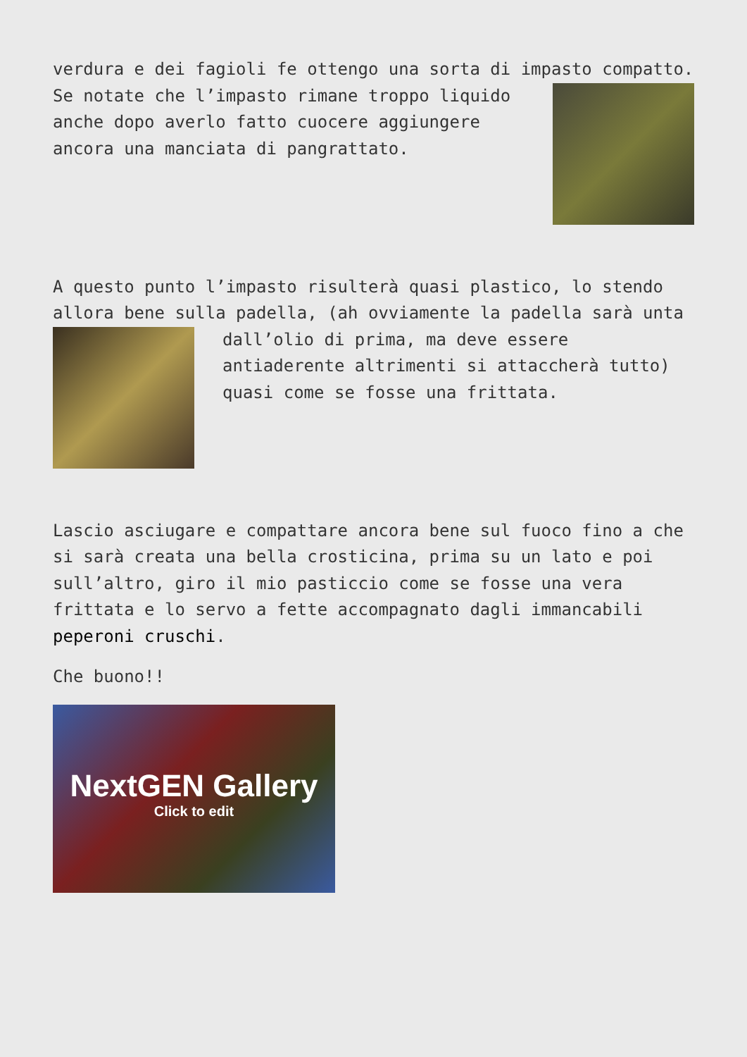verdura e dei fagioli fe ottengo una sorta di impasto compatto. Se notate che l’impasto rimane troppo liquido anche dopo averlo fatto cuocere aggiungere ancora una manciata di pangrattato.
A questo punto l’impasto risulterà quasi plastico, lo stendo allora bene sulla padella, (ah ovviamente la padella sarà unta dall’olio di prima, ma deve essere antiaderente altrimenti si attaccherà tutto) quasi come se fosse una frittata.
Lascio asciugare e compattare ancora bene sul fuoco fino a che si sarà creata una bella crosticina, prima su un lato e poi sull’altro, giro il mio pasticcio come se fosse una vera frittata e lo servo a fette accompagnato dagli immancabili peperoni cruschi.
Che buono!!
NextGEN Gallery
Click to edit